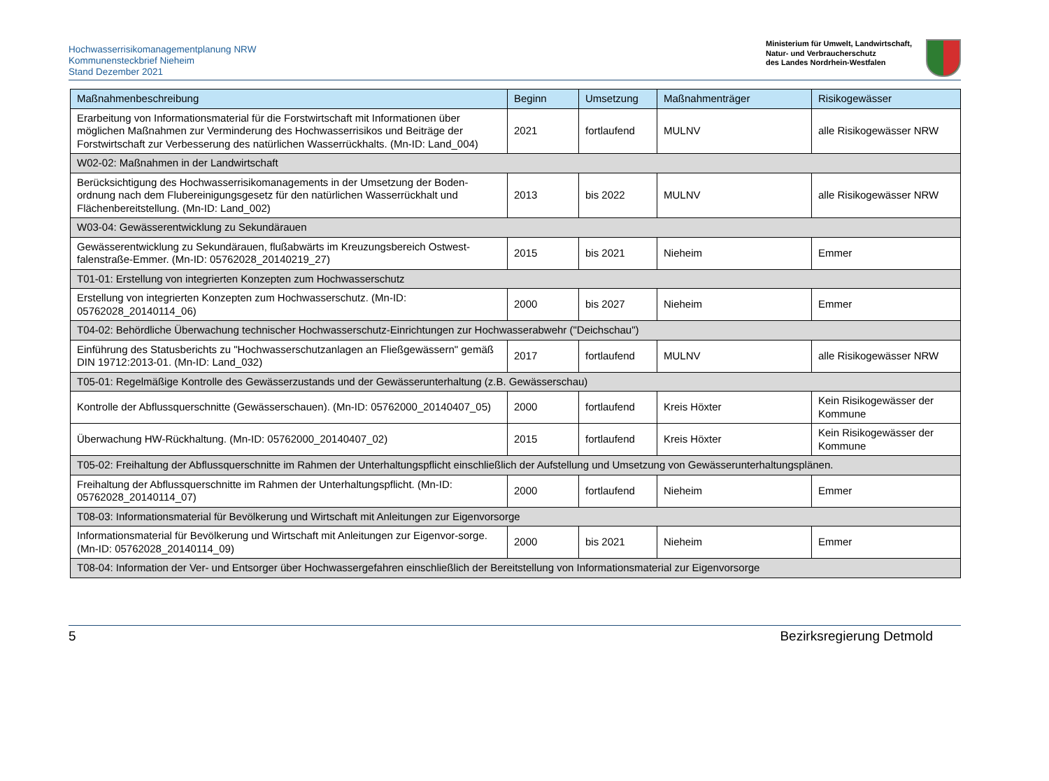Hochwasserrisikomanagementplanung NRW
Kommunensteckbrief Nieheim
Stand Dezember 2021
Ministerium für Umwelt, Landwirtschaft,
Natur- und Verbraucherschutz
des Landes Nordrhein-Westfalen
| Maßnahmenbeschreibung | Beginn | Umsetzung | Maßnahmenträger | Risikogewässer |
| --- | --- | --- | --- | --- |
| Erarbeitung von Informationsmaterial für die Forstwirtschaft mit Informationen über möglichen Maßnahmen zur Verminderung des Hochwasserrisikos und Beiträge der Forstwirtschaft zur Verbesserung des natürlichen Wasserrückhalts. (Mn-ID: Land_004) | 2021 | fortlaufend | MULNV | alle Risikogewässer NRW |
| W02-02: Maßnahmen in der Landwirtschaft | | | | |
| Berücksichtigung des Hochwasserrisikomanagements in der Umsetzung der Boden-ordnung nach dem Flubereinigungsgesetz für den natürlichen Wasserrückhalt und Flächenbereitstellung. (Mn-ID: Land_002) | 2013 | bis 2022 | MULNV | alle Risikogewässer NRW |
| W03-04: Gewässerentwicklung zu Sekundärauen | | | | |
| Gewässerentwicklung zu Sekundärauen, flußabwärts im Kreuzungsbereich Ostwest-falenstraße-Emmer. (Mn-ID: 05762028_20140219_27) | 2015 | bis 2021 | Nieheim | Emmer |
| T01-01: Erstellung von integrierten Konzepten zum Hochwasserschutz | | | | |
| Erstellung von integrierten Konzepten zum Hochwasserschutz. (Mn-ID: 05762028_20140114_06) | 2000 | bis 2027 | Nieheim | Emmer |
| T04-02: Behördliche Überwachung technischer Hochwasserschutz-Einrichtungen zur Hochwasserabwehr ("Deichschau") | | | | |
| Einführung des Statusberichts zu "Hochwasserschutzanlagen an Fließgewässern" gemäß DIN 19712:2013-01. (Mn-ID: Land_032) | 2017 | fortlaufend | MULNV | alle Risikogewässer NRW |
| T05-01: Regelmäßige Kontrolle des Gewässerzustands und der Gewässerunterhaltung (z.B. Gewässerschau) | | | | |
| Kontrolle der Abflussquerschnitte (Gewässerschauen). (Mn-ID: 05762000_20140407_05) | 2000 | fortlaufend | Kreis Höxter | Kein Risikogewässer der Kommune |
| Überwachung HW-Rückhaltung. (Mn-ID: 05762000_20140407_02) | 2015 | fortlaufend | Kreis Höxter | Kein Risikogewässer der Kommune |
| T05-02: Freihaltung der Abflussquerschnitte im Rahmen der Unterhaltungspflicht einschließlich der Aufstellung und Umsetzung von Gewässerunterhaltungsplänen. | | | | |
| Freihaltung der Abflussquerschnitte im Rahmen der Unterhaltungspflicht. (Mn-ID: 05762028_20140114_07) | 2000 | fortlaufend | Nieheim | Emmer |
| T08-03: Informationsmaterial für Bevölkerung und Wirtschaft mit Anleitungen zur Eigenvorsorge | | | | |
| Informationsmaterial für Bevölkerung und Wirtschaft mit Anleitungen zur Eigenvor-sorge. (Mn-ID: 05762028_20140114_09) | 2000 | bis 2021 | Nieheim | Emmer |
| T08-04: Information der Ver- und Entsorger über Hochwassergefahren einschließlich der Bereitstellung von Informationsmaterial zur Eigenvorsorge | | | | |
5 Bezirksregierung Detmold